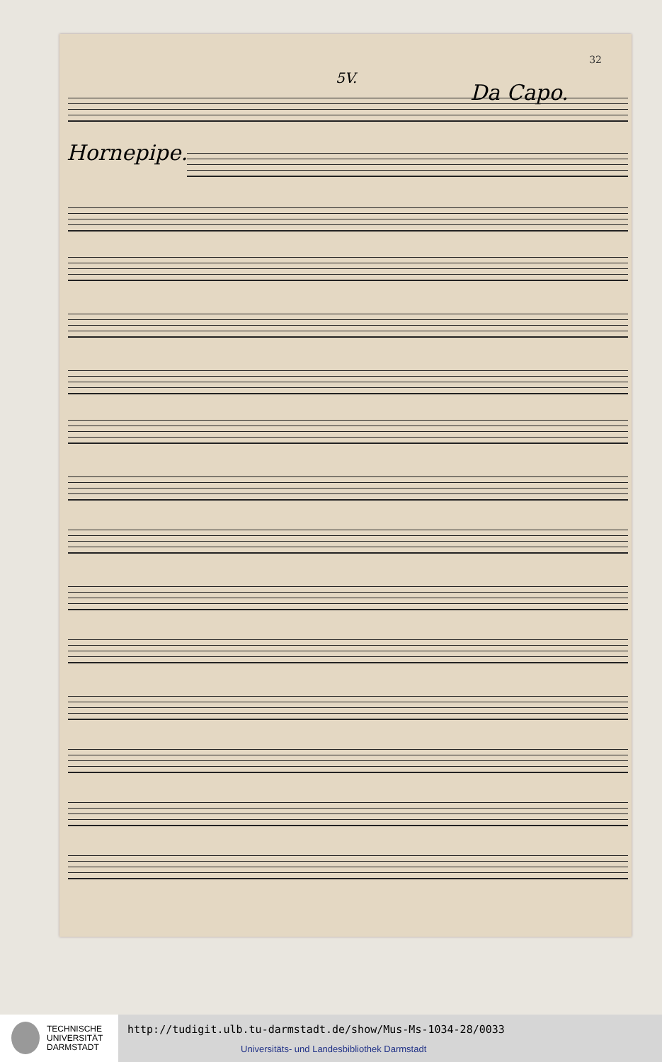32
5V.
Da Capo.
Hornepipe.
TECHNISCHE
UNIVERSITÄT
DARMSTADT
http://tudigit.ulb.tu-darmstadt.de/show/Mus-Ms-1034-28/0033
Universitäts- und Landesbibliothek Darmstadt